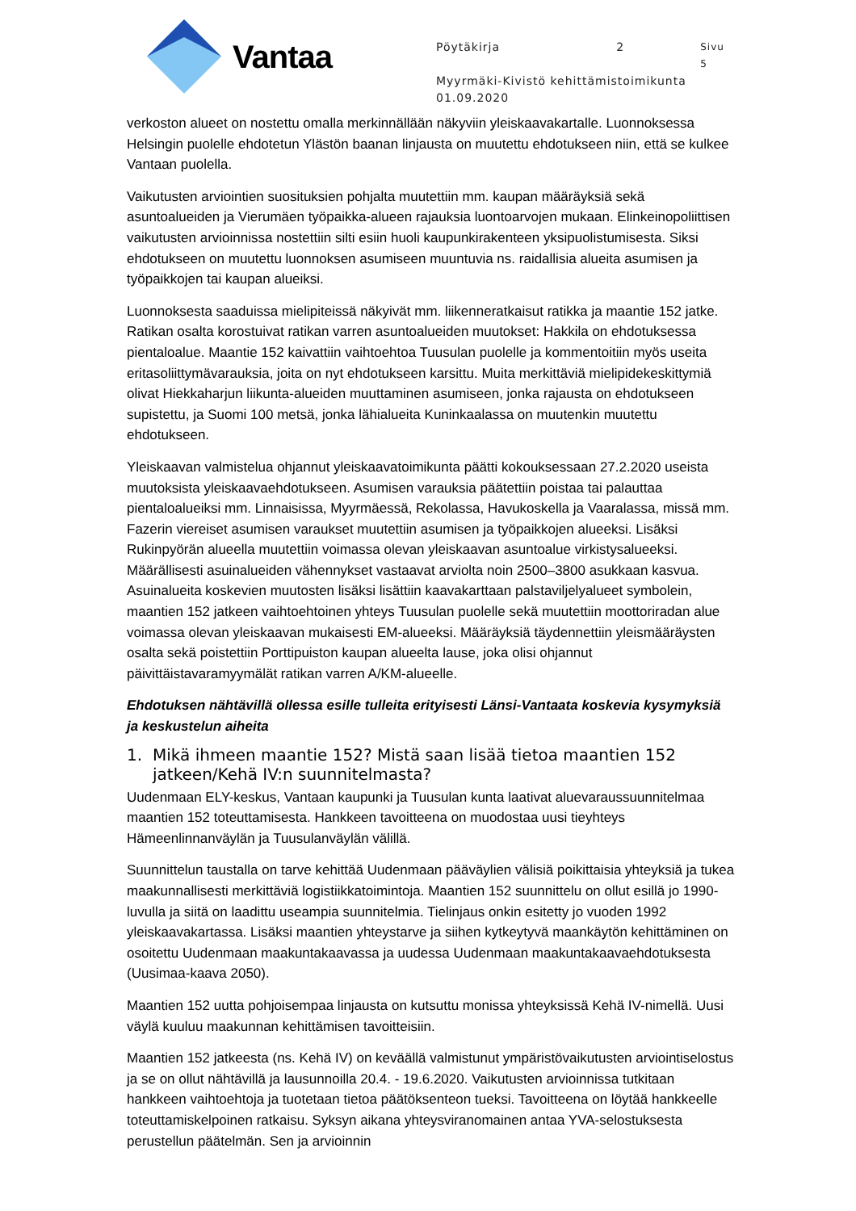Vantaa
Pöytäkirja 2 Sivu 5
Myyrmäki-Kivistö kehittämistoimikunta
01.09.2020
verkoston alueet on nostettu omalla merkinnällään näkyviin yleiskaavakartalle. Luonnoksessa Helsingin puolelle ehdotetun Ylästön baanan linjausta on muutettu ehdotukseen niin, että se kulkee Vantaan puolella.
Vaikutusten arviointien suosituksien pohjalta muutettiin mm. kaupan määräyksiä sekä asuntoalueiden ja Vierumäen työpaikka-alueen rajauksia luontoarvojen mukaan. Elinkeinopoliittisen vaikutusten arvioinnissa nostettiin silti esiin huoli kaupunkirakenteen yksipuolistumisesta. Siksi ehdotukseen on muutettu luonnoksen asumiseen muuntuvia ns. raidallisia alueita asumisen ja työpaikkojen tai kaupan alueiksi.
Luonnoksesta saaduissa mielipiteissä näkyivät mm. liikenneratkaisut ratikka ja maantie 152 jatke. Ratikan osalta korostuivat ratikan varren asuntoalueiden muutokset: Hakkila on ehdotuksessa pientaloalue. Maantie 152 kaivattiin vaihtoehtoa Tuusulan puolelle ja kommentoitiin myös useita eritasoliittymävarauksia, joita on nyt ehdotukseen karsittu. Muita merkittäviä mielipidekeskittymiä olivat Hiekkaharjun liikunta-alueiden muuttaminen asumiseen, jonka rajausta on ehdotukseen supistettu, ja Suomi 100 metsä, jonka lähialueita Kuninkaalassa on muutenkin muutettu ehdotukseen.
Yleiskaavan valmistelua ohjannut yleiskaavatoimikunta päätti kokouksessaan 27.2.2020 useista muutoksista yleiskaavaehdotukseen. Asumisen varauksia päätettiin poistaa tai palauttaa pientaloalueiksi mm. Linnaisissa, Myyrmäessä, Rekolassa, Havukoskella ja Vaaralassa, missä mm. Fazerin viereiset asumisen varaukset muutettiin asumisen ja työpaikkojen alueeksi. Lisäksi Rukinpyörän alueella muutettiin voimassa olevan yleiskaavan asuntoalue virkistysalueeksi. Määrällisesti asuinalueiden vähennykset vastaavat arviolta noin 2500–3800 asukkaan kasvua. Asuinalueita koskevien muutosten lisäksi lisättiin kaavakarttaan palstaviljelyalueet symbolein, maantien 152 jatkeen vaihtoehtoinen yhteys Tuusulan puolelle sekä muutettiin moottoriradan alue voimassa olevan yleiskaavan mukaisesti EM-alueeksi. Määräyksiä täydennettiin yleismääräysten osalta sekä poistettiin Porttipuiston kaupan alueelta lause, joka olisi ohjannut päivittäistavaramyymälät ratikan varren A/KM-alueelle.
Ehdotuksen nähtävillä ollessa esille tulleita erityisesti Länsi-Vantaata koskevia kysymyksiä ja keskustelun aiheita
1. Mikä ihmeen maantie 152? Mistä saan lisää tietoa maantien 152 jatkeen/Kehä IV:n suunnitelmasta?
Uudenmaan ELY-keskus, Vantaan kaupunki ja Tuusulan kunta laativat aluevaraussuunnitelmaa maantien 152 toteuttamisesta. Hankkeen tavoitteena on muodostaa uusi tieyhteys Hämeenlinnanväylän ja Tuusulanväylän välillä.
Suunnittelun taustalla on tarve kehittää Uudenmaan pääväylien välisiä poikittaisia yhteyksiä ja tukea maakunnallisesti merkittäviä logistiikkatoimintoja. Maantien 152 suunnittelu on ollut esillä jo 1990-luvulla ja siitä on laadittu useampia suunnitelmia. Tielinjaus onkin esitetty jo vuoden 1992 yleiskaavakartassa. Lisäksi maantien yhteystarve ja siihen kytkeytyvä maankäytön kehittäminen on osoitettu Uudenmaan maakuntakaavassa ja uudessa Uudenmaan maakuntakaavaehdotuksesta (Uusimaa-kaava 2050).
Maantien 152 uutta pohjoisempaa linjausta on kutsuttu monissa yhteyksissä Kehä IV-nimellä. Uusi väylä kuuluu maakunnan kehittämisen tavoitteisiin.
Maantien 152 jatkeesta (ns. Kehä IV) on keväällä valmistunut ympäristövaikutusten arviointiselostus ja se on ollut nähtävillä ja lausunnoilla 20.4. - 19.6.2020. Vaikutusten arvioinnissa tutkitaan hankkeen vaihtoehtoja ja tuotetaan tietoa päätöksenteon tueksi. Tavoitteena on löytää hankkeelle toteuttamiskelpoinen ratkaisu. Syksyn aikana yhteysviranomainen antaa YVA-selostuksesta perustellun päätelmän. Sen ja arvioinnin